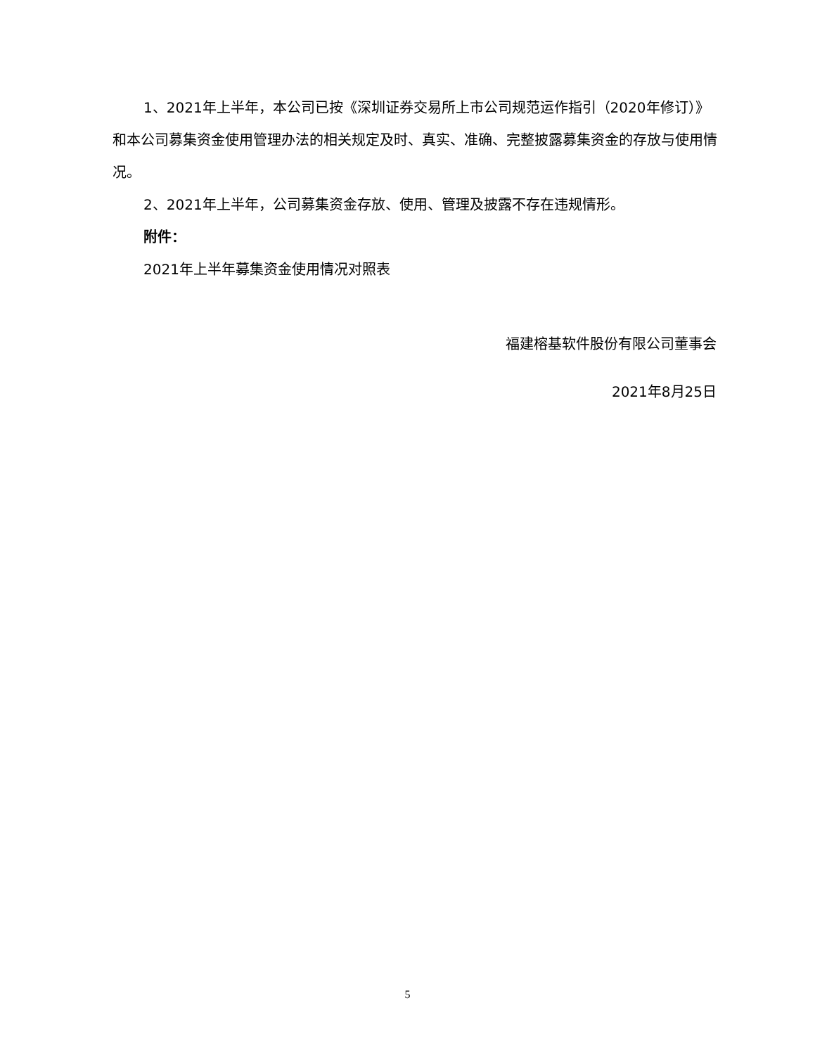1、2021年上半年，本公司已按《深圳证券交易所上市公司规范运作指引（2020年修订）》和本公司募集资金使用管理办法的相关规定及时、真实、准确、完整披露募集资金的存放与使用情况。
2、2021年上半年，公司募集资金存放、使用、管理及披露不存在违规情形。
附件：
2021年上半年募集资金使用情况对照表
福建榕基软件股份有限公司董事会
2021年8月25日
5